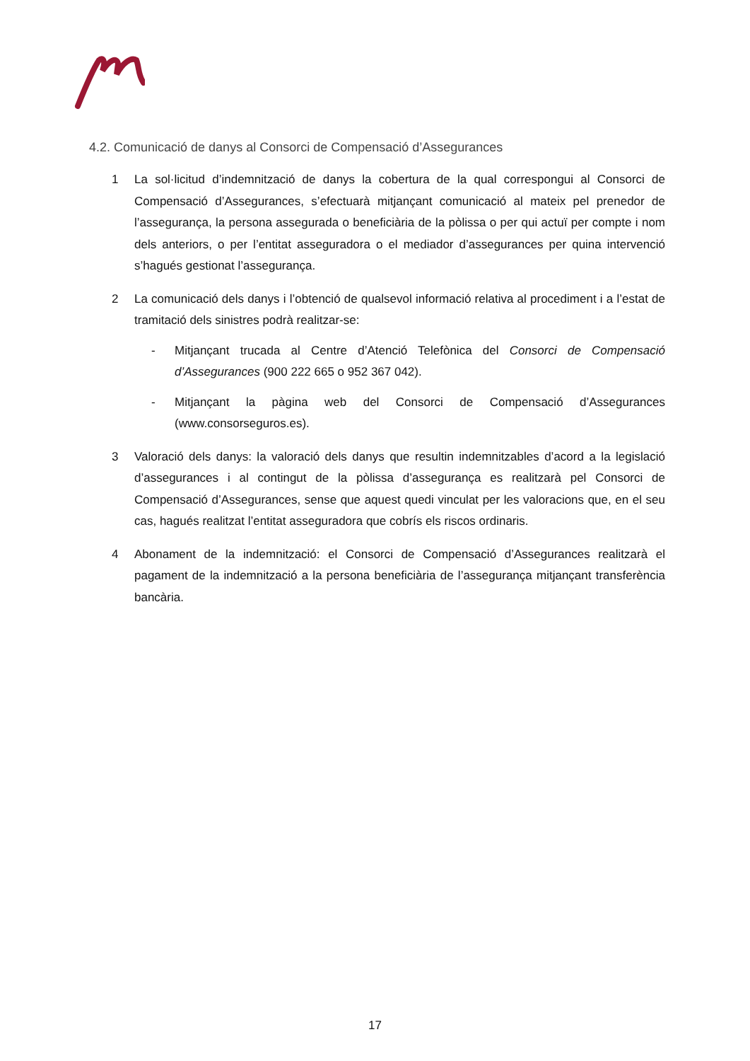4.2. Comunicació de danys al Consorci de Compensació d’Assegurances
1 La sol·licitud d’indemnització de danys la cobertura de la qual correspongui al Consorci de Compensació d’Assegurances, s’efectuarà mitjançant comunicació al mateix pel prenedor de l’assegurança, la persona assegurada o beneficiària de la pòlissa o per qui actuï per compte i nom dels anteriors, o per l’entitat asseguradora o el mediador d’assegurances per quina intervenció s’hagués gestionat l’assegurança.
2 La comunicació dels danys i l’obtenció de qualsevol informació relativa al procediment i a l’estat de tramitació dels sinistres podrà realitzar-se:
- Mitjançant trucada al Centre d’Atenció Telefònica del Consorci de Compensació d’Assegurances (900 222 665 o 952 367 042).
- Mitjançant la pàgina web del Consorci de Compensació d’Assegurances (www.consorseguros.es).
3 Valoració dels danys: la valoració dels danys que resultin indemnitzables d’acord a la legislació d’assegurances i al contingut de la pòlissa d’assegurança es realitzarà pel Consorci de Compensació d’Assegurances, sense que aquest quedi vinculat per les valoracions que, en el seu cas, hagués realitzat l’entitat asseguradora que cobrís els riscos ordinaris.
4 Abonament de la indemnització: el Consorci de Compensació d’Assegurances realitzarà el pagament de la indemnització a la persona beneficiària de l’assegurança mitjançant transferència bancària.
17